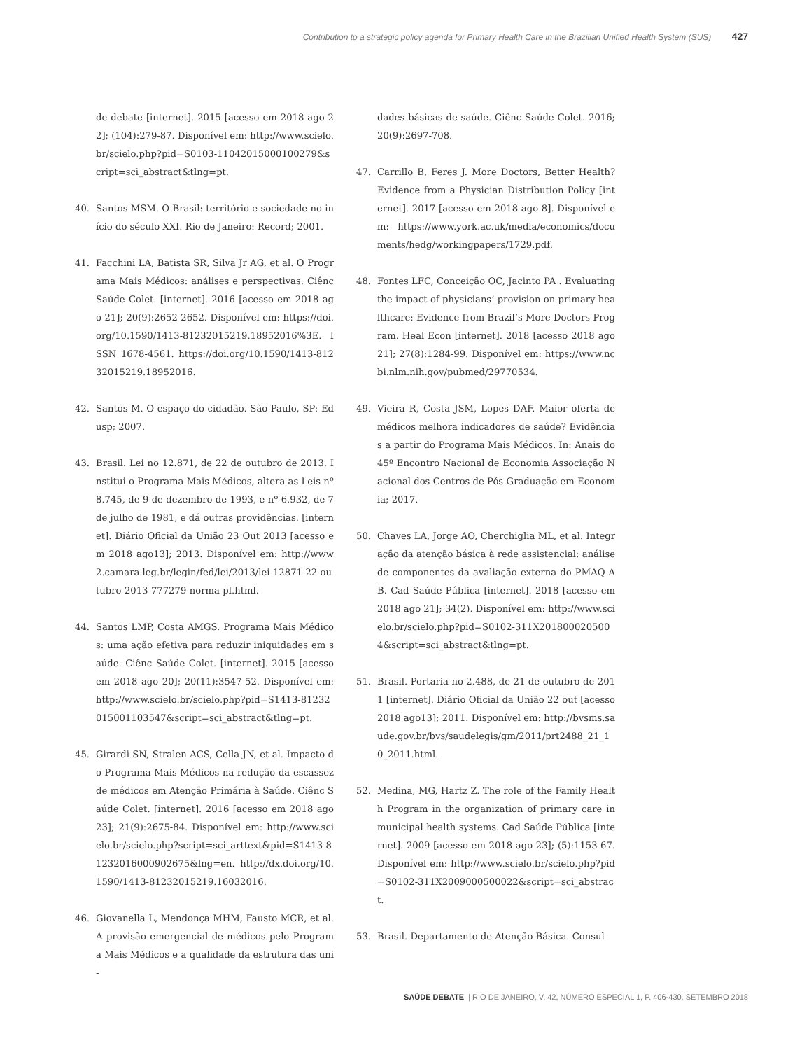Contribution to a strategic policy agenda for Primary Health Care in the Brazilian Unified Health System (SUS) 427
de debate [internet]. 2015 [acesso em 2018 ago 22]; (104):279-87. Disponível em: http://www.scielo.br/scielo.php?pid=S0103-11042015000100279&script=sci_abstract&tlng=pt.
40. Santos MSM. O Brasil: território e sociedade no início do século XXI. Rio de Janeiro: Record; 2001.
41. Facchini LA, Batista SR, Silva Jr AG, et al. O Programa Mais Médicos: análises e perspectivas. Ciênc Saúde Colet. [internet]. 2016 [acesso em 2018 ago 21]; 20(9):2652-2652. Disponível em: https://doi.org/10.1590/1413-81232015219.18952016%3E. ISSN 1678-4561. https://doi.org/10.1590/1413-81232015219.18952016.
42. Santos M. O espaço do cidadão. São Paulo, SP: Edusp; 2007.
43. Brasil. Lei no 12.871, de 22 de outubro de 2013. Institui o Programa Mais Médicos, altera as Leis nº 8.745, de 9 de dezembro de 1993, e nº 6.932, de 7 de julho de 1981, e dá outras providências. [internet]. Diário Oficial da União 23 Out 2013 [acesso em 2018 ago13]; 2013. Disponível em: http://www2.camara.leg.br/legin/fed/lei/2013/lei-12871-22-outubro-2013-777279-norma-pl.html.
44. Santos LMP, Costa AMGS. Programa Mais Médicos: uma ação efetiva para reduzir iniquidades em saúde. Ciênc Saúde Colet. [internet]. 2015 [acesso em 2018 ago 20]; 20(11):3547-52. Disponível em: http://www.scielo.br/scielo.php?pid=S1413-81232015001103547&script=sci_abstract&tlng=pt.
45. Girardi SN, Stralen ACS, Cella JN, et al. Impacto do Programa Mais Médicos na redução da escassez de médicos em Atenção Primária à Saúde. Ciênc Saúde Colet. [internet]. 2016 [acesso em 2018 ago 23]; 21(9):2675-84. Disponível em: http://www.scielo.br/scielo.php?script=sci_arttext&pid=S1413-81232016000902675&lng=en. http://dx.doi.org/10.1590/1413-81232015219.16032016.
46. Giovanella L, Mendonça MHM, Fausto MCR, et al. A provisão emergencial de médicos pelo Programa Mais Médicos e a qualidade da estrutura das uni-
dades básicas de saúde. Ciênc Saúde Colet. 2016; 20(9):2697-708.
47. Carrillo B, Feres J. More Doctors, Better Health? Evidence from a Physician Distribution Policy [internet]. 2017 [acesso em 2018 ago 8]. Disponível em: https://www.york.ac.uk/media/economics/documents/hedg/workingpapers/1729.pdf.
48. Fontes LFC, Conceição OC, Jacinto PA . Evaluating the impact of physicians’ provision on primary healthcare: Evidence from Brazil’s More Doctors Program. Heal Econ [internet]. 2018 [acesso 2018 ago 21]; 27(8):1284-99. Disponível em: https://www.ncbi.nlm.nih.gov/pubmed/29770534.
49. Vieira R, Costa JSM, Lopes DAF. Maior oferta de médicos melhora indicadores de saúde? Evidências a partir do Programa Mais Médicos. In: Anais do 45º Encontro Nacional de Economia Associação Nacional dos Centros de Pós-Graduação em Economia; 2017.
50. Chaves LA, Jorge AO, Cherchiglia ML, et al. Integração da atenção básica à rede assistencial: análise de componentes da avaliação externa do PMAQ-AB. Cad Saúde Pública [internet]. 2018 [acesso em 2018 ago 21]; 34(2). Disponível em: http://www.scielo.br/scielo.php?pid=S0102-311X2018000205004&script=sci_abstract&tlng=pt.
51. Brasil. Portaria no 2.488, de 21 de outubro de 2011 [internet]. Diário Oficial da União 22 out [acesso 2018 ago13]; 2011. Disponível em: http://bvsms.saude.gov.br/bvs/saudelegis/gm/2011/prt2488_21_10_2011.html.
52. Medina, MG, Hartz Z. The role of the Family Health Program in the organization of primary care in municipal health systems. Cad Saúde Pública [internet]. 2009 [acesso em 2018 ago 23]; (5):1153-67. Disponível em: http://www.scielo.br/scielo.php?pid=S0102-311X2009000500022&script=sci_abstract.
53. Brasil. Departamento de Atenção Básica. Consul-
SAÚDE DEBATE | RIO DE JANEIRO, V. 42, NÚMERO ESPECIAL 1, P. 406-430, SETEMBRO 2018